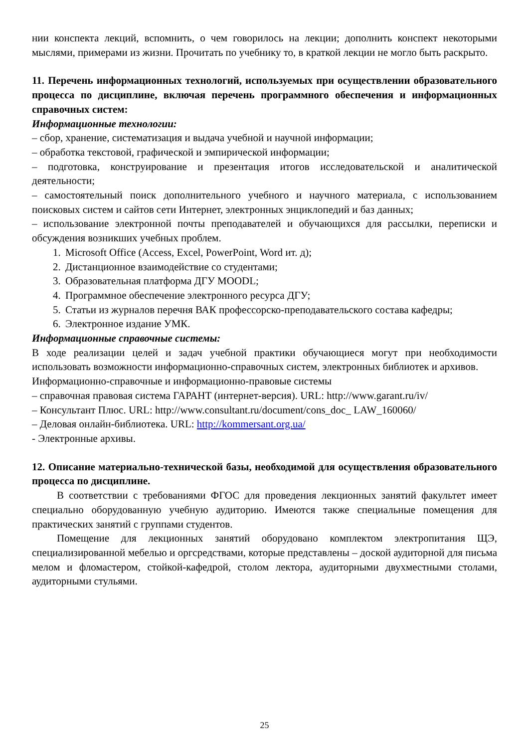нии конспекта лекций, вспомнить, о чем говорилось на лекции; дополнить конспект некоторыми мыслями, примерами из жизни. Прочитать по учебнику то, в краткой лекции не могло быть раскрыто.
11. Перечень информационных технологий, используемых при осуществлении образовательного процесса по дисциплине, включая перечень программного обеспечения и информационных справочных систем:
Информационные технологии:
– сбор, хранение, систематизация и выдача учебной и научной информации;
– обработка текстовой, графической и эмпирической информации;
– подготовка, конструирование и презентация итогов исследовательской и аналитической деятельности;
– самостоятельный поиск дополнительного учебного и научного материала, с использованием поисковых систем и сайтов сети Интернет, электронных энциклопедий и баз данных;
– использование электронной почты преподавателей и обучающихся для рассылки, переписки и обсуждения возникших учебных проблем.
1. Microsoft Office (Access, Excel, PowerPoint, Word ит. д);
2. Дистанционное взаимодействие со студентами;
3. Образовательная платформа ДГУ MOODL;
4. Программное обеспечение электронного ресурса ДГУ;
5. Статьи из журналов перечня ВАК профессорско-преподавательского состава кафедры;
6. Электронное издание УМК.
Информационные справочные системы:
В ходе реализации целей и задач учебной практики обучающиеся могут при необходимости использовать возможности информационно-справочных систем, электронных библиотек и архивов.
Информационно-справочные и информационно-правовые системы
– справочная правовая система ГАРАНТ (интернет-версия). URL: http://www.garant.ru/iv/
– Консультант Плюс. URL: http://www.consultant.ru/document/cons_doc_ LAW_160060/
– Деловая онлайн-библиотека. URL: http://kommersant.org.ua/
- Электронные архивы.
12. Описание материально-технической базы, необходимой для осуществления образовательного процесса по дисциплине.
В соответствии с требованиями ФГОС для проведения лекционных занятий факультет имеет специально оборудованную учебную аудиторию. Имеются также специальные помещения для практических занятий с группами студентов.
Помещение для лекционных занятий оборудовано комплектом электропитания ЩЭ, специализированной мебелью и оргсредствами, которые представлены – доской аудиторной для письма мелом и фломастером, стойкой-кафедрой, столом лектора, аудиторными двухместными столами, аудиторными стульями.
25